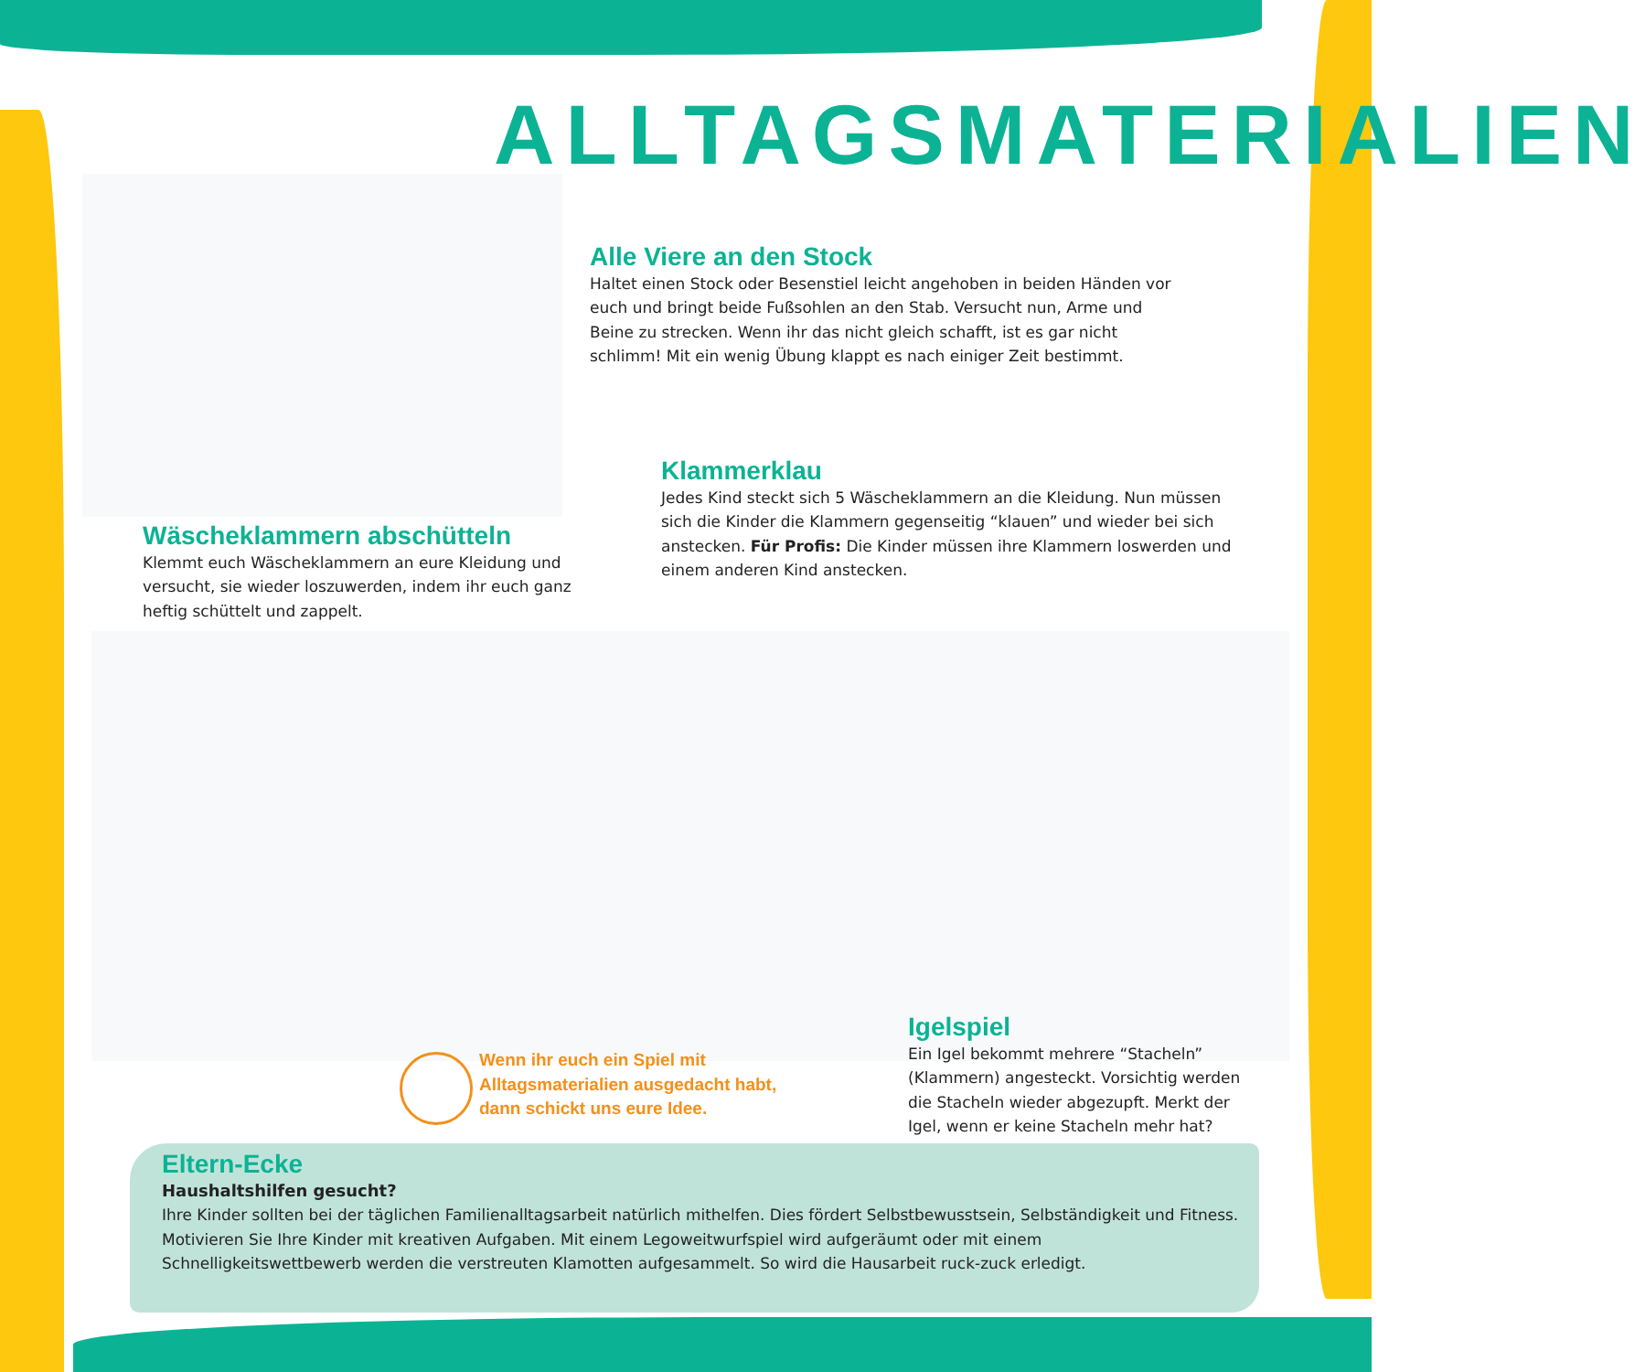ALLTAGSMATERIALIEN
Alle Viere an den Stock
Haltet einen Stock oder Besenstiel leicht angehoben in beiden Händen vor euch und bringt beide Fußsohlen an den Stab. Versucht nun, Arme und Beine zu strecken. Wenn ihr das nicht gleich schafft, ist es gar nicht schlimm! Mit ein wenig Übung klappt es nach einiger Zeit bestimmt.
Klammerklau
Jedes Kind steckt sich 5 Wäscheklammern an die Kleidung. Nun müssen sich die Kinder die Klammern gegenseitig “klauen” und wieder bei sich anstecken. Für Profis: Die Kinder müssen ihre Klammern loswerden und einem anderen Kind anstecken.
Wäscheklammern abschütteln
Klemmt euch Wäscheklammern an eure Kleidung und versucht, sie wieder loszuwerden, indem ihr euch ganz heftig schüttelt und zappelt.
Wenn ihr euch ein Spiel mit Alltagsmaterialien ausgedacht habt, dann schickt uns eure Idee.
Igelspiel
Ein Igel bekommt mehrere “Stacheln” (Klammern) angesteckt. Vorsichtig werden die Stacheln wieder abgezupft. Merkt der Igel, wenn er keine Stacheln mehr hat?
Eltern-Ecke
Haushaltshilfen gesucht?
Ihre Kinder sollten bei der täglichen Familienalltagsarbeit natürlich mithelfen. Dies fördert Selbstbewusstsein, Selbständigkeit und Fitness. Motivieren Sie Ihre Kinder mit kreativen Aufgaben. Mit einem Legoweitwurfspiel wird aufgeräumt oder mit einem Schnelligkeitswettbewerb werden die verstreuten Klamotten aufgesammelt. So wird die Hausarbeit ruck-zuck erledigt.